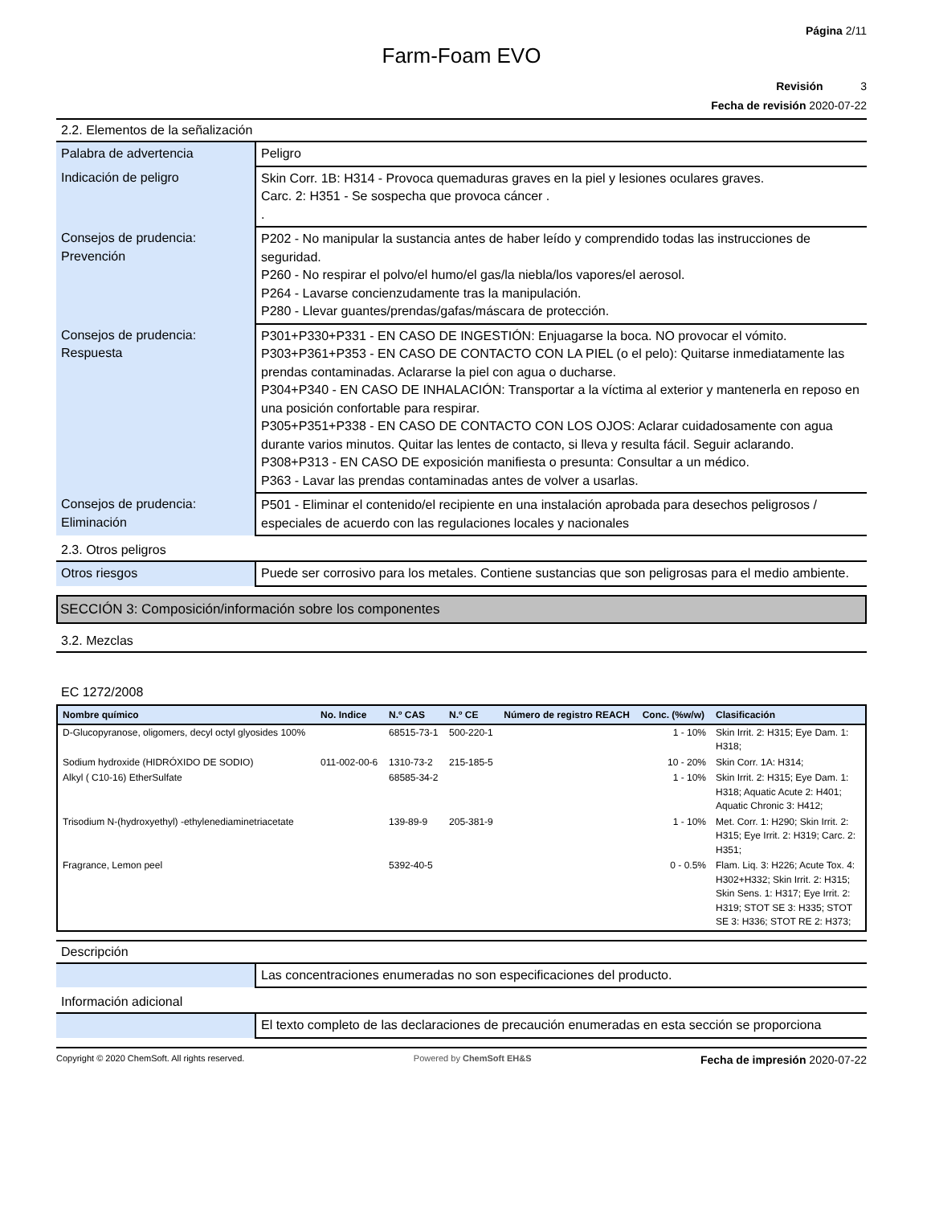Página 2/11
Farm-Foam EVO
Revisión 3
Fecha de revisión 2020-07-22
2.2. Elementos de la señalización
| Palabra de advertencia | Peligro |
| Indicación de peligro | Skin Corr. 1B: H314 - Provoca quemaduras graves en la piel y lesiones oculares graves. Carc. 2: H351 - Se sospecha que provoca cáncer . . |
| Consejos de prudencia: Prevención | P202 - No manipular la sustancia antes de haber leído y comprendido todas las instrucciones de seguridad. P260 - No respirar el polvo/el humo/el gas/la niebla/los vapores/el aerosol. P264 - Lavarse concienzudamente tras la manipulación. P280 - Llevar guantes/prendas/gafas/máscara de protección. |
| Consejos de prudencia: Respuesta | P301+P330+P331 - EN CASO DE INGESTIÓN: Enjuagarse la boca. NO provocar el vómito. P303+P361+P353 - EN CASO DE CONTACTO CON LA PIEL (o el pelo): Quitarse inmediatamente las prendas contaminadas. Aclararse la piel con agua o ducharse. P304+P340 - EN CASO DE INHALACIÓN: Transportar a la víctima al exterior y mantenerla en reposo en una posición confortable para respirar. P305+P351+P338 - EN CASO DE CONTACTO CON LOS OJOS: Aclarar cuidadosamente con agua durante varios minutos. Quitar las lentes de contacto, si lleva y resulta fácil. Seguir aclarando. P308+P313 - EN CASO DE exposición manifiesta o presunta: Consultar a un médico. P363 - Lavar las prendas contaminadas antes de volver a usarlas. |
| Consejos de prudencia: Eliminación | P501 - Eliminar el contenido/el recipiente en una instalación aprobada para desechos peligrosos / especiales de acuerdo con las regulaciones locales y nacionales |
2.3. Otros peligros
| Otros riesgos | Puede ser corrosivo para los metales. Contiene sustancias que son peligrosas para el medio ambiente. |
SECCIÓN 3: Composición/información sobre los componentes
3.2. Mezclas
EC 1272/2008
| Nombre químico | No. Indice | N.º CAS | N.º CE | Número de registro REACH | Conc. (%w/w) | Clasificación |
| --- | --- | --- | --- | --- | --- | --- |
| D-Glucopyranose, oligomers, decyl octyl glyosides 100% | | 68515-73-1 | 500-220-1 | | 1 - 10% | Skin Irrit. 2: H315; Eye Dam. 1: H318; |
| Sodium hydroxide (HIDRÓXIDO DE SODIO) | 011-002-00-6 | 1310-73-2 | 215-185-5 | | 10 - 20% | Skin Corr. 1A: H314; |
| Alkyl ( C10-16) EtherSulfate | | 68585-34-2 | | | 1 - 10% | Skin Irrit. 2: H315; Eye Dam. 1: H318; Aquatic Acute 2: H401; Aquatic Chronic 3: H412; |
| Trisodium N-(hydroxyethyl) -ethylenediaminetriacetate | | 139-89-9 | 205-381-9 | | 1 - 10% | Met. Corr. 1: H290; Skin Irrit. 2: H315; Eye Irrit. 2: H319; Carc. 2: H351; |
| Fragrance, Lemon peel | | 5392-40-5 | | | 0 - 0.5% | Flam. Liq. 3: H226; Acute Tox. 4: H302+H332; Skin Irrit. 2: H315; Skin Sens. 1: H317; Eye Irrit. 2: H319; STOT SE 3: H335; STOT SE 3: H336; STOT RE 2: H373; |
Descripción
| | Las concentraciones enumeradas no son especificaciones del producto. |
Información adicional
| | El texto completo de las declaraciones de precaución enumeradas en esta sección se proporciona |
Copyright © 2020 ChemSoft. All rights reserved. Powered by ChemSoft EH&S Fecha de impresión 2020-07-22